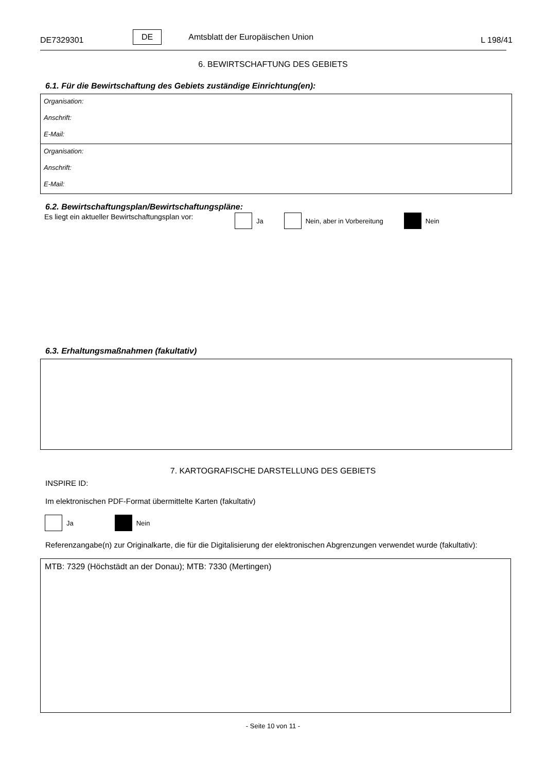DE7329301 DE Amtsblatt der Europäischen Union L 198/41
6. BEWIRTSCHAFTUNG DES GEBIETS
6.1. Für die Bewirtschaftung des Gebiets zuständige Einrichtung(en):
Organisation:
Anschrift:
E-Mail:
Organisation:
Anschrift:
E-Mail:
6.2. Bewirtschaftungsplan/Bewirtschaftungspläne:
Es liegt ein aktueller Bewirtschaftungsplan vor: Ja Nein, aber in Vorbereitung Nein
6.3. Erhaltungsmaßnahmen (fakultativ)
7. KARTOGRAFISCHE DARSTELLUNG DES GEBIETS
INSPIRE ID:
Im elektronischen PDF-Format übermittelte Karten (fakultativ)
Ja Nein
Referenzangabe(n) zur Originalkarte, die für die Digitalisierung der elektronischen Abgrenzungen verwendet wurde (fakultativ):
MTB: 7329 (Höchstädt an der Donau); MTB: 7330 (Mertingen)
- Seite 10 von 11 -